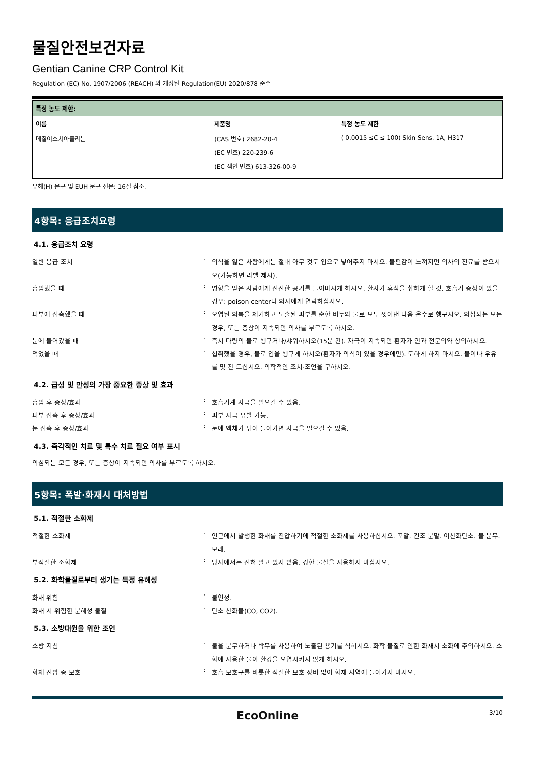물질안전보건자료
Gentian Canine CRP Control Kit
Regulation (EC) No. 1907/2006 (REACH) 와 개정된 Regulation(EU) 2020/878 준수
| 특정 농도 제한: | | |
| --- | --- | --- |
| 이름 | 제품명 | 특정 농도 제한 |
| 메칠이소치아졸리논 | (CAS 번호) 2682-20-4 (EC 번호) 220-239-6 (EC 색인 번호) 613-326-00-9 | ( 0.0015 ≤C ≤ 100) Skin Sens. 1A, H317 |
유해(H) 문구 및 EUH 문구 전문: 16절 참조.
4항목: 응급조치요령
4.1. 응급조치 요령
일반 응급 조치
:
의식을 잃은 사람에게는 절대 아무 것도 입으로 넣어주지 마시오. 불편감이 느껴지면 의사의 진료를 받으시오(가능하면 라벨 제시).
흡입했을 때
:
영향을 받은 사람에게 신선한 공기를 들이마시게 하시오. 환자가 휴식을 취하게 할 것. 호흡기 증상이 있을 경우: poison center나 의사에게 연락하십시오.
피부에 접촉했을 때
:
오염된 의복을 제거하고 노출된 피부를 순한 비누와 물로 모두 씻어낸 다음 온수로 헹구시오. 의심되는 모든 경우, 또는 증상이 지속되면 의사를 부르도록 하시오.
눈에 들어갔을 때
:
즉시 다량의 물로 헹구거나/샤워하시오(15분 간). 자극이 지속되면 환자가 안과 전문의와 상의하시오.
먹었을 때
:
섭취했을 경우, 물로 입을 헹구게 하시오(환자가 의식이 있을 경우에만). 토하게 하지 마시오. 물이나 우유를 몇 잔 드십시오. 의학적인 조치·조언을 구하시오.
4.2. 급성 및 만성의 가장 중요한 증상 및 효과
흡입 후 증상/효과
:
호흡기계 자극을 일으킬 수 있음.
피부 접촉 후 증상/효과
:
피부 자극 유발 가능.
눈 접촉 후 증상/효과
:
눈에 액체가 튀어 들어가면 자극을 일으킬 수 있음.
4.3. 즉각적인 치료 및 특수 치료 필요 여부 표시
의심되는 모든 경우, 또는 증상이 지속되면 의사를 부르도록 하시오.
5항목: 폭발·화재시 대처방법
5.1. 적절한 소화제
적절한 소화제
:
인근에서 발생한 화재를 진압하기에 적절한 소화제를 사용하십시오. 포말. 건조 분말. 이산화탄소. 물 분무. 모래.
부적절한 소화제
:
당사에서는 전혀 알고 있지 않음. 강한 물살을 사용하지 마십시오.
5.2. 화학물질로부터 생기는 특정 유해성
화재 위험
:
불연성.
화재 시 위험한 분해성 물질
:
탄소 산화물(CO, CO2).
5.3. 소방대원을 위한 조언
소방 지침
:
물을 분무하거나 박무를 사용하여 노출된 용기를 식히시오. 화학 물질로 인한 화재시 소화에 주의하시오. 소화에 사용한 물이 환경을 오염시키지 않게 하시오.
화재 진압 중 보호
:
호흡 보호구를 비롯한 적절한 보호 장비 없이 화재 지역에 들어가지 마시오.
EcoOnline
3/10